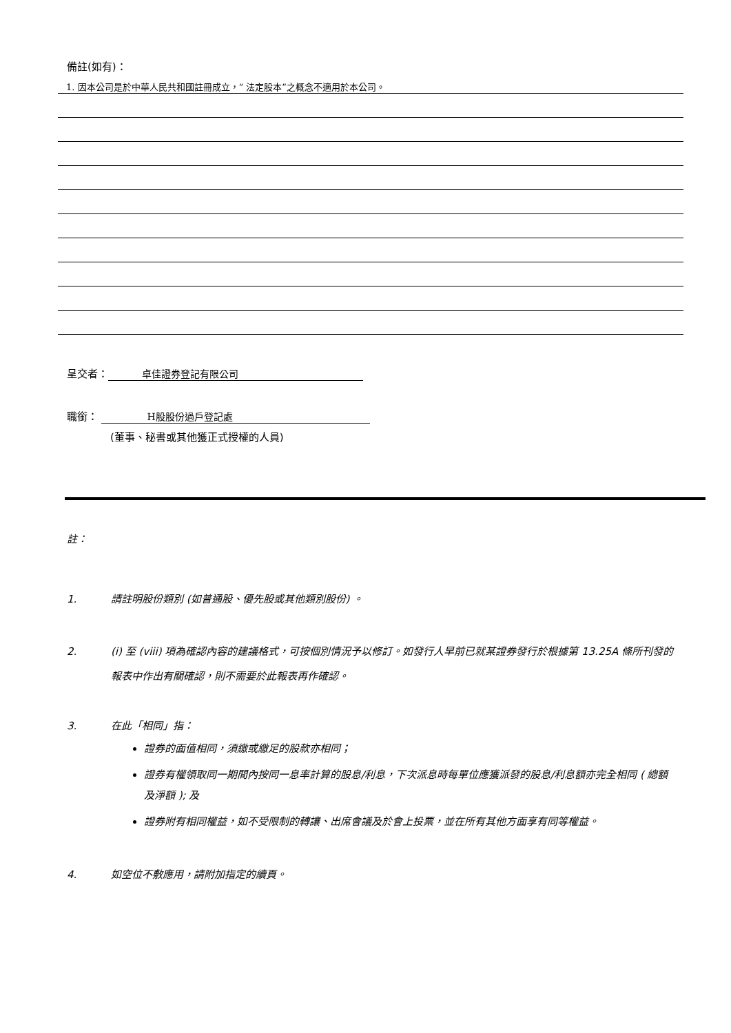備註(如有)：
1. 因本公司是於中華人民共和國註冊成立，“ 法定股本”之概念不適用於本公司。
呈交者： 卓佳證券登記有限公司
職銜： H股股份過戶登記處
(董事、秘書或其他獲正式授權的人員)
註：
1. 請註明股份類別 (如普通股、優先股或其他類別股份) 。
2. (i) 至 (viii) 項為確認內容的建議格式，可按個別情況予以修訂。如發行人早前已就某證券發行於根據第 13.25A 條所刊發的報表中作出有關確認，則不需要於此報表再作確認。
3. 在此「相同」指：
證券的面值相同，須繳或繳足的股款亦相同；
證券有權領取同一期間內按同一息率計算的股息/利息，下次派息時每單位應獲派發的股息/利息額亦完全相同 ( 總額及淨額 ); 及
證券附有相同權益，如不受限制的轉讓、出席會議及於會上投票，並在所有其他方面享有同等權益。
4. 如空位不敷應用，請附加指定的續頁。